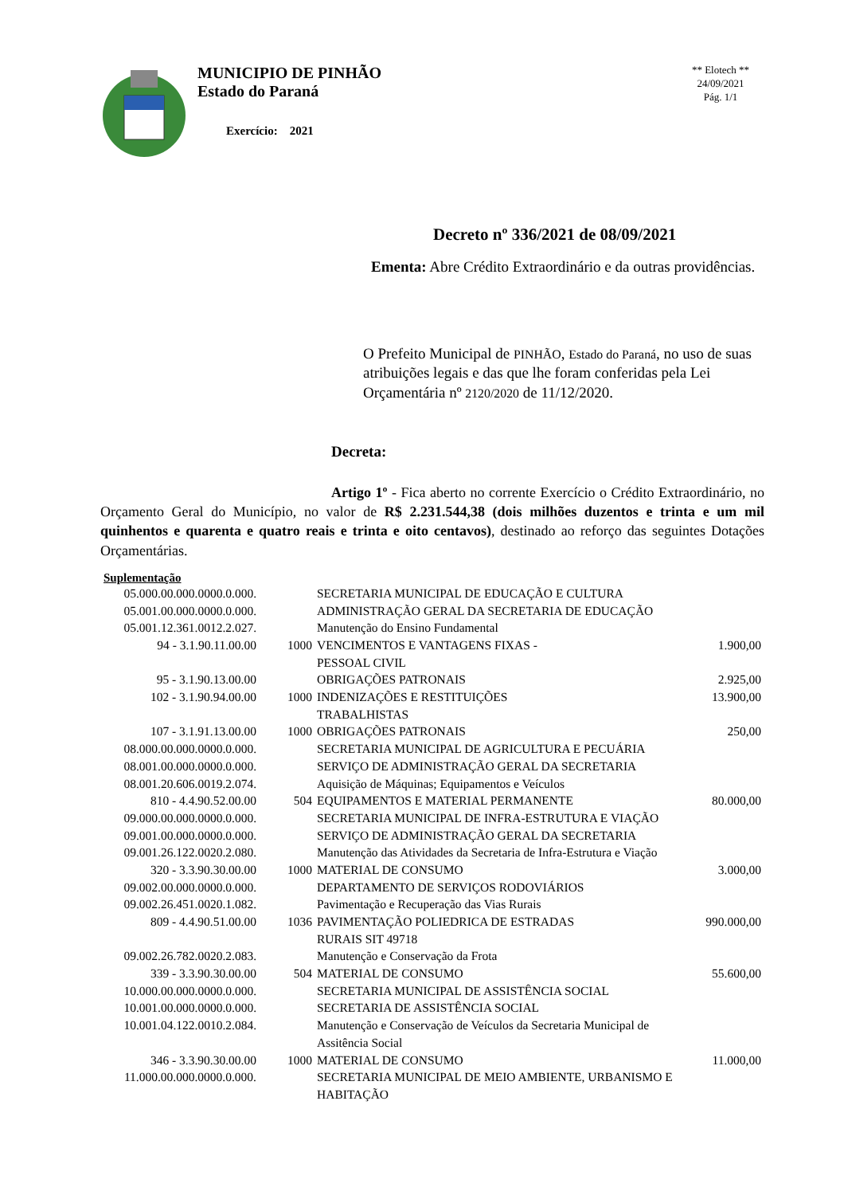MUNICIPIO DE PINHÃO
Estado do Paraná
Exercício: 2021
** Elotech **
24/09/2021
Pág. 1/1
Decreto nº 336/2021 de 08/09/2021
Ementa: Abre Crédito Extraordinário e da outras providências.
O Prefeito Municipal de PINHÃO, Estado do Paraná, no uso de suas atribuições legais e das que lhe foram conferidas pela Lei Orçamentária nº 2120/2020 de 11/12/2020.
Decreta:
Artigo 1º - Fica aberto no corrente Exercício o Crédito Extraordinário, no Orçamento Geral do Município, no valor de R$ 2.231.544,38 (dois milhões duzentos e trinta e um mil quinhentos e quarenta e quatro reais e trinta e oito centavos), destinado ao reforço das seguintes Dotações Orçamentárias.
Suplementação
| 05.000.00.000.0000.0.000. | | SECRETARIA MUNICIPAL DE EDUCAÇÃO E CULTURA | |
| 05.001.00.000.0000.0.000. | | ADMINISTRAÇÃO GERAL DA SECRETARIA DE EDUCAÇÃO | |
| 05.001.12.361.0012.2.027. | | Manutenção do Ensino Fundamental | |
| 94 - 3.1.90.11.00.00 | 1000 | VENCIMENTOS E VANTAGENS FIXAS - PESSOAL CIVIL | 1.900,00 |
| 95 - 3.1.90.13.00.00 | | OBRIGAÇÕES PATRONAIS | 2.925,00 |
| 102 - 3.1.90.94.00.00 | 1000 | INDENIZAÇÕES E RESTITUIÇÕES TRABALHISTAS | 13.900,00 |
| 107 - 3.1.91.13.00.00 | 1000 | OBRIGAÇÕES PATRONAIS | 250,00 |
| 08.000.00.000.0000.0.000. | | SECRETARIA MUNICIPAL DE AGRICULTURA E PECUÁRIA | |
| 08.001.00.000.0000.0.000. | | SERVIÇO DE ADMINISTRAÇÃO GERAL DA SECRETARIA | |
| 08.001.20.606.0019.2.074. | | Aquisição de Máquinas; Equipamentos e Veículos | |
| 810 - 4.4.90.52.00.00 | 504 | EQUIPAMENTOS E MATERIAL PERMANENTE | 80.000,00 |
| 09.000.00.000.0000.0.000. | | SECRETARIA MUNICIPAL DE INFRA-ESTRUTURA E VIAÇÃO | |
| 09.001.00.000.0000.0.000. | | SERVIÇO DE ADMINISTRAÇÃO GERAL DA SECRETARIA | |
| 09.001.26.122.0020.2.080. | | Manutenção das Atividades da Secretaria de Infra-Estrutura e Viação | |
| 320 - 3.3.90.30.00.00 | 1000 | MATERIAL DE CONSUMO | 3.000,00 |
| 09.002.00.000.0000.0.000. | | DEPARTAMENTO DE SERVIÇOS RODOVIÁRIOS | |
| 09.002.26.451.0020.1.082. | | Pavimentação e Recuperação das Vias Rurais | |
| 809 - 4.4.90.51.00.00 | 1036 | PAVIMENTAÇÃO POLIEDRICA DE ESTRADAS RURAIS SIT 49718 | 990.000,00 |
| 09.002.26.782.0020.2.083. | | Manutenção e Conservação da Frota | |
| 339 - 3.3.90.30.00.00 | 504 | MATERIAL DE CONSUMO | 55.600,00 |
| 10.000.00.000.0000.0.000. | | SECRETARIA MUNICIPAL DE ASSISTÊNCIA SOCIAL | |
| 10.001.00.000.0000.0.000. | | SECRETARIA DE ASSISTÊNCIA SOCIAL | |
| 10.001.04.122.0010.2.084. | | Manutenção e Conservação de Veículos da Secretaria Municipal de Assitência Social | |
| 346 - 3.3.90.30.00.00 | 1000 | MATERIAL DE CONSUMO | 11.000,00 |
| 11.000.00.000.0000.0.000. | | SECRETARIA MUNICIPAL DE MEIO AMBIENTE, URBANISMO E HABITAÇÃO | |